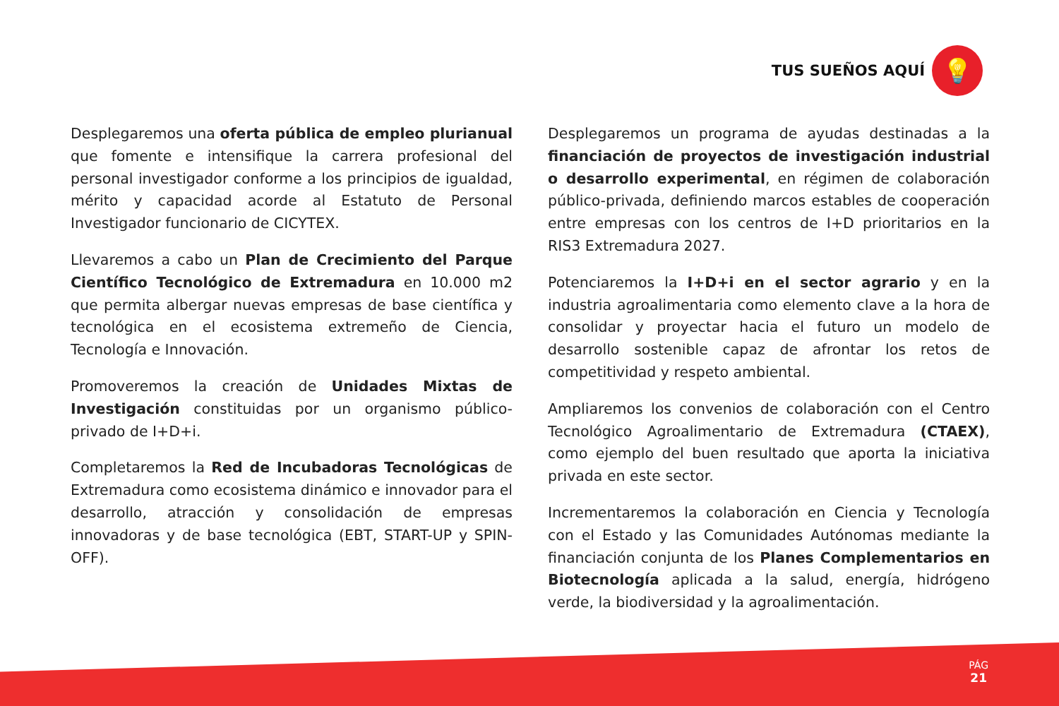TUS SUEÑOS AQUÍ
💡
Desplegaremos una oferta pública de empleo plurianual que fomente e intensifique la carrera profesional del personal investigador conforme a los principios de igualdad, mérito y capacidad acorde al Estatuto de Personal Investigador funcionario de CICYTEX.
Llevaremos a cabo un Plan de Crecimiento del Parque Científico Tecnológico de Extremadura en 10.000 m2 que permita albergar nuevas empresas de base científica y tecnológica en el ecosistema extremeño de Ciencia, Tecnología e Innovación.
Promoveremos la creación de Unidades Mixtas de Investigación constituidas por un organismo público-privado de I+D+i.
Completaremos la Red de Incubadoras Tecnológicas de Extremadura como ecosistema dinámico e innovador para el desarrollo, atracción y consolidación de empresas innovadoras y de base tecnológica (EBT, START-UP y SPIN-OFF).
Desplegaremos un programa de ayudas destinadas a la financiación de proyectos de investigación industrial o desarrollo experimental, en régimen de colaboración público-privada, definiendo marcos estables de cooperación entre empresas con los centros de I+D prioritarios en la RIS3 Extremadura 2027.
Potenciaremos la I+D+i en el sector agrario y en la industria agroalimentaria como elemento clave a la hora de consolidar y proyectar hacia el futuro un modelo de desarrollo sostenible capaz de afrontar los retos de competitividad y respeto ambiental.
Ampliaremos los convenios de colaboración con el Centro Tecnológico Agroalimentario de Extremadura (CTAEX), como ejemplo del buen resultado que aporta la iniciativa privada en este sector.
Incrementaremos la colaboración en Ciencia y Tecnología con el Estado y las Comunidades Autónomas mediante la financiación conjunta de los Planes Complementarios en Biotecnología aplicada a la salud, energía, hidrógeno verde, la biodiversidad y la agroalimentación.
PÁG
21